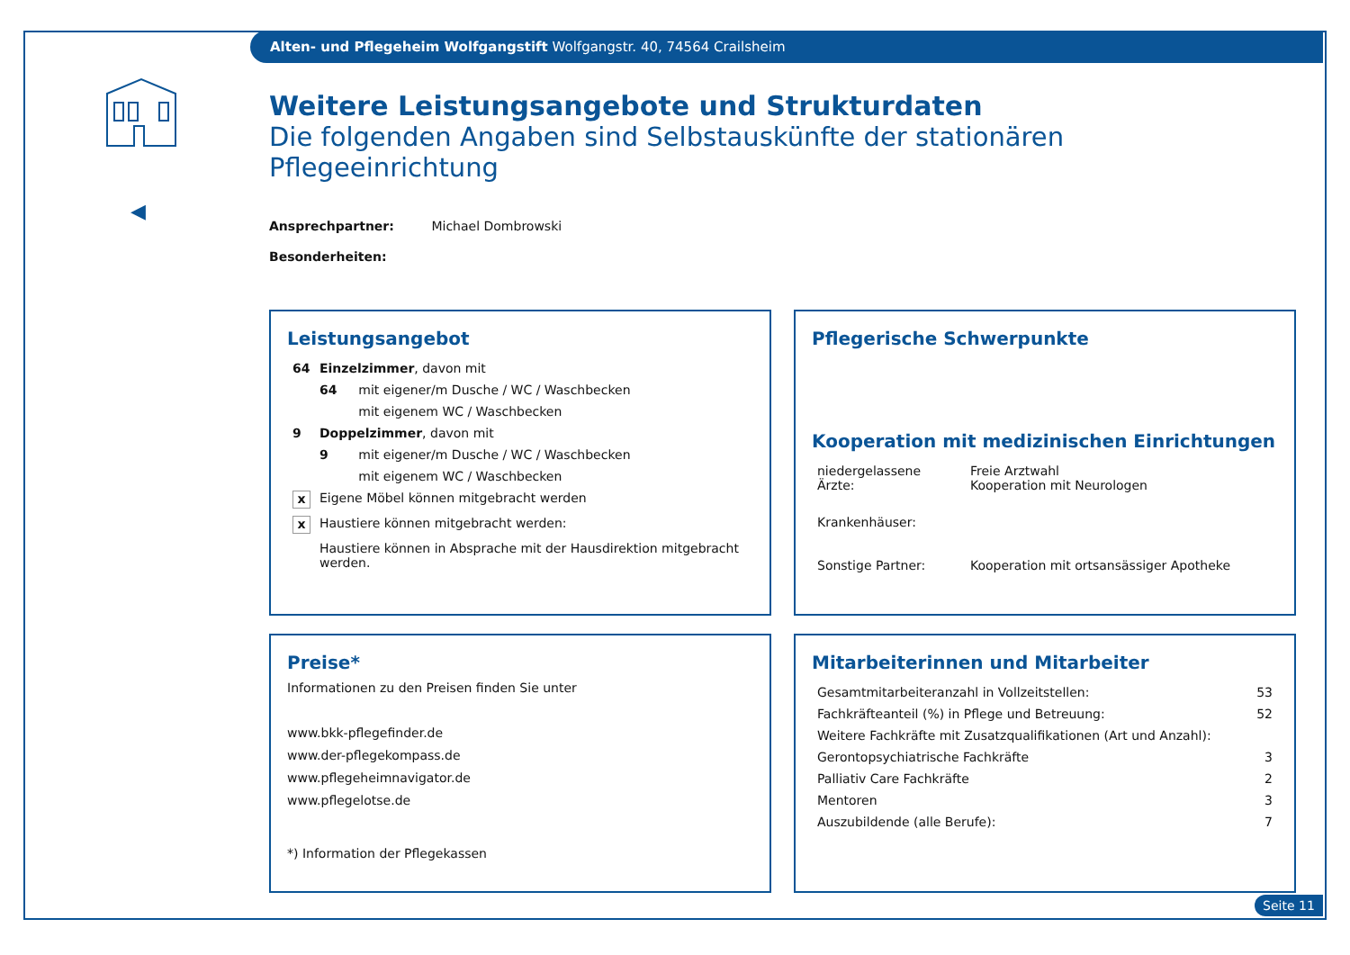Alten- und Pflegeheim Wolfgangstift Wolfgangstr. 40, 74564 Crailsheim
◀
Weitere Leistungsangebote und Strukturdaten
Die folgenden Angaben sind Selbstauskünfte der stationären Pflegeeinrichtung
Ansprechpartner: Michael Dombrowski
Besonderheiten:
Leistungsangebot
| 64 | Einzelzimmer , davon mit | |
| | 64 | mit eigener/m Dusche / WC / Waschbecken |
| | | mit eigenem WC / Waschbecken |
| 9 | Doppelzimmer , davon mit | |
| | 9 | mit eigener/m Dusche / WC / Waschbecken |
| | | mit eigenem WC / Waschbecken |
| x | Eigene Möbel können mitgebracht werden | |
| x | Haustiere können mitgebracht werden: | |
| | Haustiere können in Absprache mit der Hausdirektion mitgebracht werden. | |
Pflegerische Schwerpunkte
Kooperation mit medizinischen Einrichtungen
| niedergelassene Ärzte: | Freie Arztwahl Kooperation mit Neurologen |
| Krankenhäuser: | |
| Sonstige Partner: | Kooperation mit ortsansässiger Apotheke |
Preise*
Informationen zu den Preisen finden Sie unter
www.bkk-pflegefinder.de
www.der-pflegekompass.de
www.pflegeheimnavigator.de
www.pflegelotse.de
*) Information der Pflegekassen
Mitarbeiterinnen und Mitarbeiter
| Gesamtmitarbeiteranzahl in Vollzeitstellen: | 53 |
| Fachkräfteanteil (%) in Pflege und Betreuung: | 52 |
| Weitere Fachkräfte mit Zusatzqualifikationen (Art und Anzahl): | |
| Gerontopsychiatrische Fachkräfte | 3 |
| Palliativ Care Fachkräfte | 2 |
| Mentoren | 3 |
| Auszubildende (alle Berufe): | 7 |
Seite 11